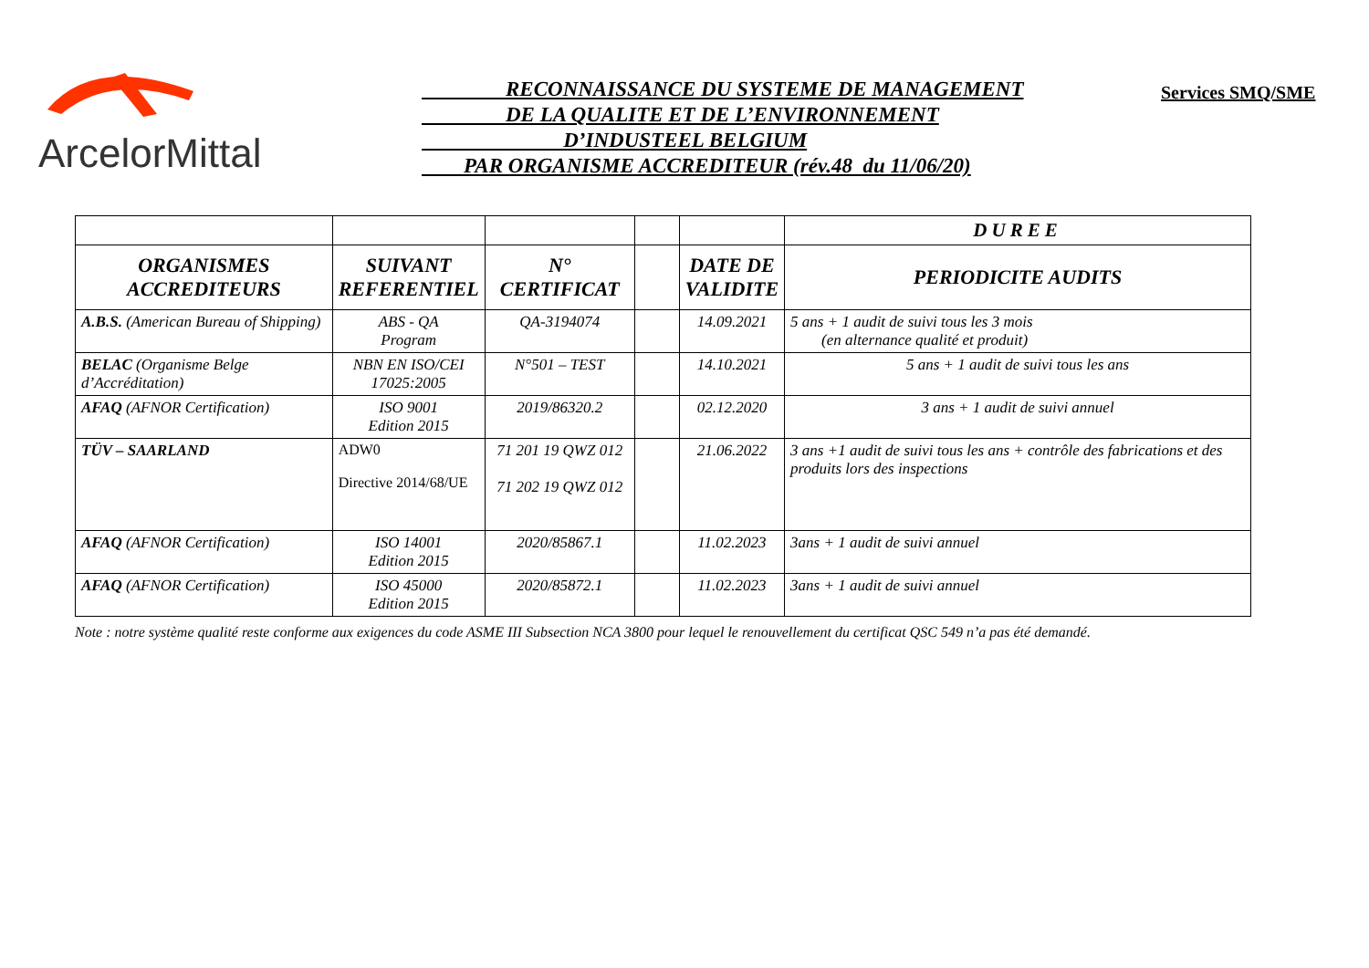ArcelorMittal
RECONNAISSANCE DU SYSTEME DE MANAGEMENT
DE LA QUALITE ET DE L’ENVIRONNEMENT
D’INDUSTEEL BELGIUM
PAR ORGANISME ACCREDITEUR (rév.48 du 11/06/20)
Services SMQ/SME
| | | | | | DUREE |
| ORGANISMES ACCREDITEURS | SUIVANT REFERENTIEL | N° CERTIFICAT | | DATE DE VALIDITE | PERIODICITE AUDITS |
| A.B.S. (American Bureau of Shipping) | ABS - QA Program | QA-3194074 | | 14.09.2021 | 5 ans + 1 audit de suivi tous les 3 mois (en alternance qualité et produit) |
| BELAC (Organisme Belge d’Accréditation) | NBN EN ISO/CEI 17025:2005 | N°501 – TEST | | 14.10.2021 | 5 ans + 1 audit de suivi tous les ans |
| AFAQ (AFNOR Certification) | ISO 9001 Edition 2015 | 2019/86320.2 | | 02.12.2020 | 3 ans + 1 audit de suivi annuel |
| TÜV – SAARLAND | ADW0 Directive 2014/68/UE | 71 201 19 QWZ 012 71 202 19 QWZ 012 | | 21.06.2022 | 3 ans +1 audit de suivi tous les ans + contrôle des fabrications et des produits lors des inspections |
| AFAQ (AFNOR Certification) | ISO 14001 Edition 2015 | 2020/85867.1 | | 11.02.2023 | 3ans + 1 audit de suivi annuel |
| AFAQ (AFNOR Certification) | ISO 45000 Edition 2015 | 2020/85872.1 | | 11.02.2023 | 3ans + 1 audit de suivi annuel |
Note : notre système qualité reste conforme aux exigences du code ASME III Subsection NCA 3800 pour lequel le renouvellement du certificat QSC 549 n’a pas été demandé.